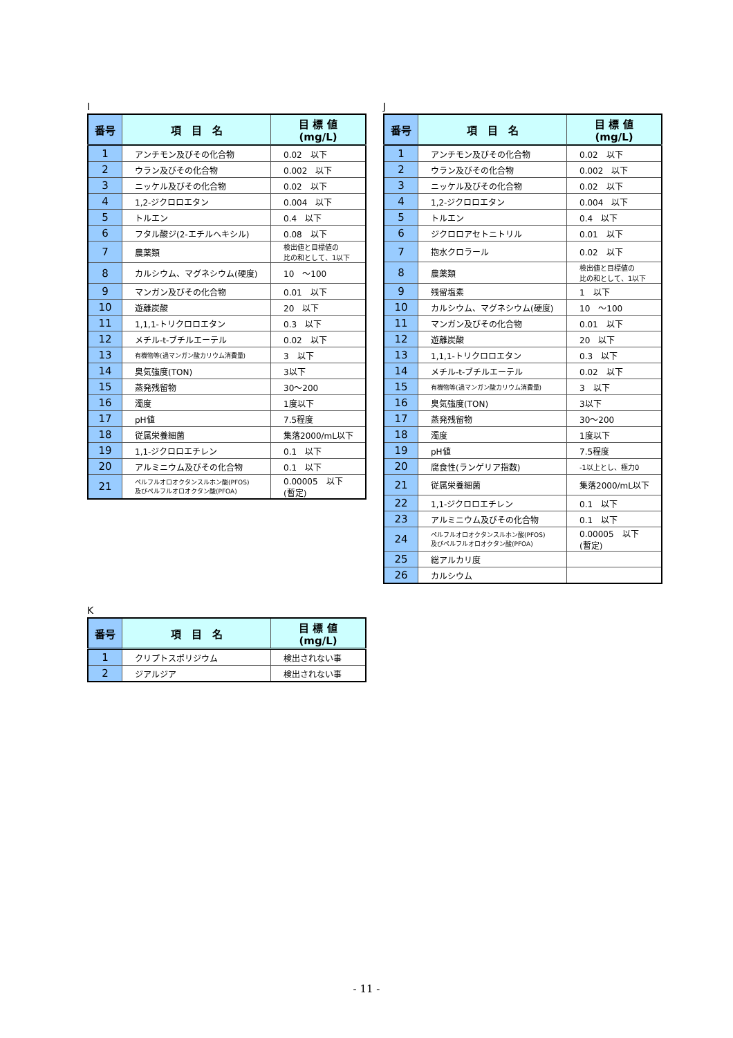I
| 番号 | 項 目 名 | 目 標 値 (mg/L) |
| --- | --- | --- |
| 1 | アンチモン及びその化合物 | 0.02 以下 |
| 2 | ウラン及びその化合物 | 0.002 以下 |
| 3 | ニッケル及びその化合物 | 0.02 以下 |
| 4 | 1,2-ジクロロエタン | 0.004 以下 |
| 5 | トルエン | 0.4 以下 |
| 6 | フタル酸ジ(2-エチルヘキシル) | 0.08 以下 |
| 7 | 農薬類 | 検出値と目標値の 比の和として、1以下 |
| 8 | カルシウム、マグネシウム(硬度) | 10 ～100 |
| 9 | マンガン及びその化合物 | 0.01 以下 |
| 10 | 遊離炭酸 | 20 以下 |
| 11 | 1,1,1-トリクロロエタン | 0.3 以下 |
| 12 | メチル-t-ブチルエーテル | 0.02 以下 |
| 13 | 有機物等(過マンガン酸カリウム消費量) | 3 以下 |
| 14 | 臭気強度(TON) | 3以下 |
| 15 | 蒸発残留物 | 30～200 |
| 16 | 濁度 | 1度以下 |
| 17 | pH値 | 7.5程度 |
| 18 | 従属栄養細菌 | 集落2000/mL以下 |
| 19 | 1,1-ジクロロエチレン | 0.1 以下 |
| 20 | アルミニウム及びその化合物 | 0.1 以下 |
| 21 | ペルフルオロオクタンスルホン酸(PFOS) 及びペルフルオロオクタン酸(PFOA) | 0.00005 以下 (暫定) |
J
| 番号 | 項 目 名 | 目 標 値 (mg/L) |
| --- | --- | --- |
| 1 | アンチモン及びその化合物 | 0.02 以下 |
| 2 | ウラン及びその化合物 | 0.002 以下 |
| 3 | ニッケル及びその化合物 | 0.02 以下 |
| 4 | 1,2-ジクロロエタン | 0.004 以下 |
| 5 | トルエン | 0.4 以下 |
| 6 | ジクロロアセトニトリル | 0.01 以下 |
| 7 | 抱水クロラール | 0.02 以下 |
| 8 | 農薬類 | 検出値と目標値の 比の和として、1以下 |
| 9 | 残留塩素 | 1 以下 |
| 10 | カルシウム、マグネシウム(硬度) | 10 ～100 |
| 11 | マンガン及びその化合物 | 0.01 以下 |
| 12 | 遊離炭酸 | 20 以下 |
| 13 | 1,1,1-トリクロロエタン | 0.3 以下 |
| 14 | メチル-t-ブチルエーテル | 0.02 以下 |
| 15 | 有機物等(過マンガン酸カリウム消費量) | 3 以下 |
| 16 | 臭気強度(TON) | 3以下 |
| 17 | 蒸発残留物 | 30～200 |
| 18 | 濁度 | 1度以下 |
| 19 | pH値 | 7.5程度 |
| 20 | 腐食性(ランゲリア指数) | -1以上とし、極力0 |
| 21 | 従属栄養細菌 | 集落2000/mL以下 |
| 22 | 1,1-ジクロロエチレン | 0.1 以下 |
| 23 | アルミニウム及びその化合物 | 0.1 以下 |
| 24 | ペルフルオロオクタンスルホン酸(PFOS) 及びペルフルオロオクタン酸(PFOA) | 0.00005 以下 (暫定) |
| 25 | 総アルカリ度 | |
| 26 | カルシウム | |
K
| 番号 | 項 目 名 | 目 標 値 (mg/L) |
| --- | --- | --- |
| 1 | クリプトスポリジウム | 検出されない事 |
| 2 | ジアルジア | 検出されない事 |
- 11 -